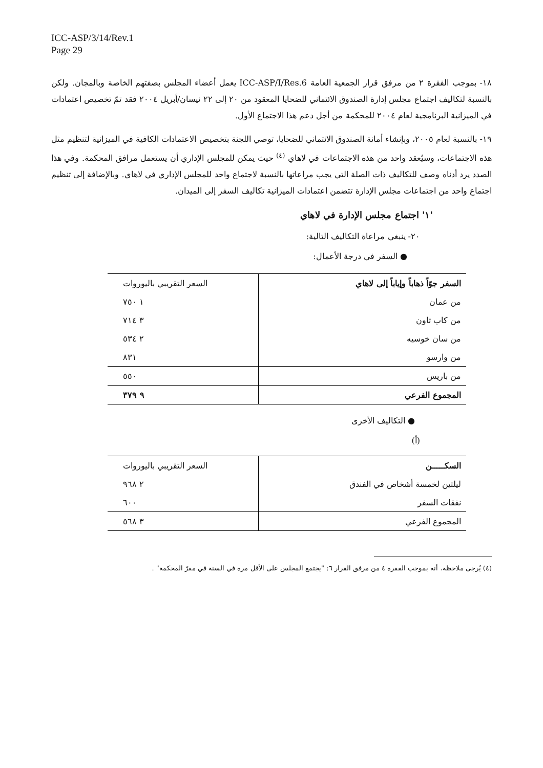ICC-ASP/3/14/Rev.1
Page 29
١٨- بموجب الفقرة ٢ من مرفق قرار الجمعية العامة ICC-ASP/I/Res.6 يعمل أعضاء المجلس بصفتهم الخاصة وبالمجان. ولكن بالنسبة لتكاليف اجتماع مجلس إدارة الصندوق الائتماني للضحايا المعقود من ٢٠ إلى ٢٢ نيسان/أبريل ٢٠٠٤ فقد تمّ تخصيص اعتمادات في الميزانية البرنامجية لعام ٢٠٠٤ للمحكمة من أجل دعم هذا الاجتماع الأول.
١٩- بالنسبة لعام ٢٠٠٥، وبإنشاء أمانة الصندوق الائتماني للضحايا، توصي اللجنة بتخصيص الاعتمادات الكافية في الميزانية لتنظيم مثل هذه الاجتماعات، وسيُعقد واحد من هذه الاجتماعات في لاهاي <sup>(٤)</sup> حيث يمكن للمجلس الإداري أن يستعمل مرافق المحكمة. وفي هذا الصدد يرد أدناه وصف للتكاليف ذات الصلة التي يجب مراعاتها بالنسبة لاجتماع واحد للمجلس الإداري في لاهاي. وبالإضافة إلى تنظيم اجتماع واحد من اجتماعات مجلس الإدارة تتضمن اعتمادات الميزانية تكاليف السفر إلى الميدان.
'١' اجتماع مجلس الإدارة في لاهاي
٢٠- ينبغي مراعاة التكاليف التالية:
● السفر في درجة الأعمال:
| السفر جوّاً ذهاباً وإياباً إلى لاهاي | السعر التقريبي باليوروات |
| من عمان | ١ ٧٥٠ |
| من كاب تاون | ٣ ٧١٤ |
| من سان خوسيه | ٢ ٥٣٤ |
| من وارسو | ٨٣١ |
| من باريس | ٥٥٠ |
| المجموع الفرعي | ٩ ٣٧٩ |
● التكاليف الأخرى
(أ)
| السكـــــن | السعر التقريبي باليوروات |
| ليلتين لخمسة أشخاص في الفندق | ٢ ٩٦٨ |
| نفقات السفر | ٦٠٠ |
| المجموع الفرعي | ٣ ٥٦٨ |
(٤) يُرجى ملاحظة، أنه بموجب الفقرة ٤ من مرفق القرار ٦: "يجتمع المجلس على الأقل مرة في السنة في مقرّ المحكمة" .